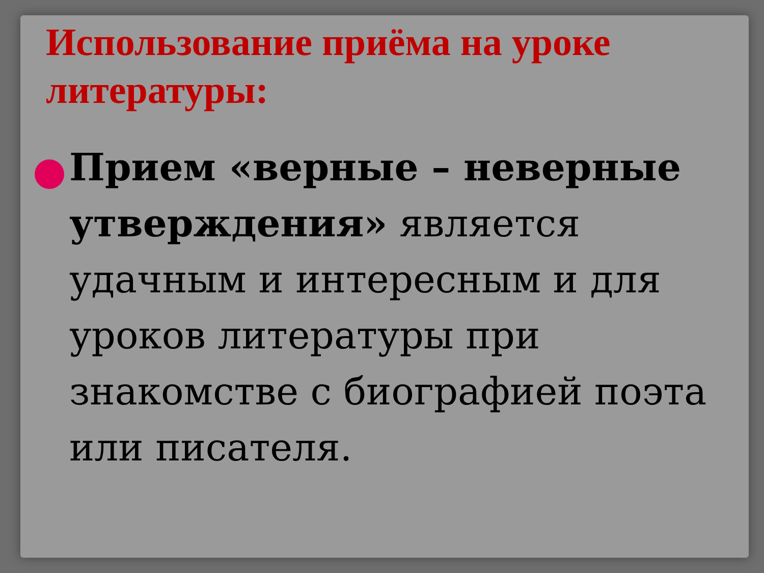Использование приёма на уроке литературы:
Прием «верные – неверные утверждения» является удачным и интересным и для уроков литературы при знакомстве с биографией поэта или писателя.